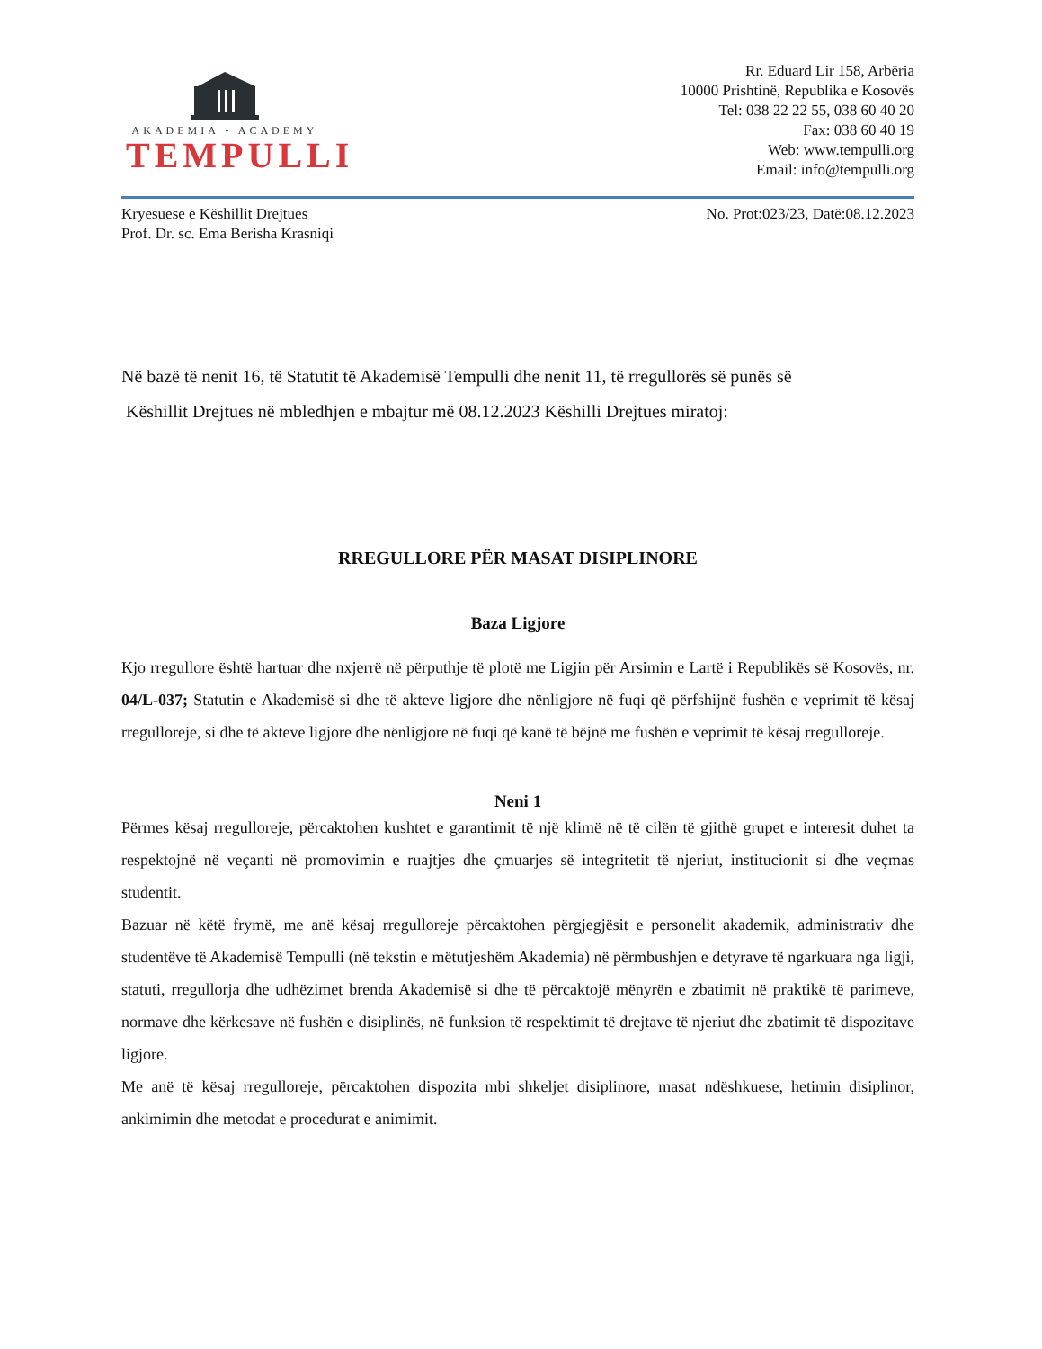AKADEMIA • ACADEMY
TEMPULLI
Rr. Eduard Lir 158, Arbëria
10000 Prishtinë, Republika e Kosovës
Tel: 038 22 22 55, 038 60 40 20
Fax: 038 60 40 19
Web: www.tempulli.org
Email: info@tempulli.org
Kryesuese e Këshillit Drejtues
Prof. Dr. sc. Ema Berisha Krasniqi
No. Prot:023/23, Datë:08.12.2023
Në bazë të nenit 16, të Statutit të Akademisë Tempulli dhe nenit 11, të rregullorës së punës së
Këshillit Drejtues në mbledhjen e mbajtur më 08.12.2023 Këshilli Drejtues miratoj:
RREGULLORE PËR MASAT DISIPLINORE
Baza Ligjore
Kjo rregullore është hartuar dhe nxjerrë në përputhje të plotë me Ligjin për Arsimin e Lartë i Republikës së Kosovës, nr. 04/L-037; Statutin e Akademisë si dhe të akteve ligjore dhe nënligjore në fuqi që përfshijnë fushën e veprimit të kësaj rregulloreje, si dhe të akteve ligjore dhe nënligjore në fuqi që kanë të bëjnë me fushën e veprimit të kësaj rregulloreje.
Neni 1
Përmes kësaj rregulloreje, përcaktohen kushtet e garantimit të një klimë në të cilën të gjithë grupet e interesit duhet ta respektojnë në veçanti në promovimin e ruajtjes dhe çmuarjes së integritetit të njeriut, institucionit si dhe veçmas studentit.
Bazuar në këtë frymë, me anë kësaj rregulloreje përcaktohen përgjegjësit e personelit akademik, administrativ dhe studentëve të Akademisë Tempulli (në tekstin e mëtutjeshëm Akademia) në përmbushjen e detyrave të ngarkuara nga ligji, statuti, rregullorja dhe udhëzimet brenda Akademisë si dhe të përcaktojë mënyrën e zbatimit në praktikë të parimeve, normave dhe kërkesave në fushën e disiplinës, në funksion të respektimit të drejtave të njeriut dhe zbatimit të dispozitave ligjore.
Me anë të kësaj rregulloreje, përcaktohen dispozita mbi shkeljet disiplinore, masat ndëshkuese, hetimin disiplinor, ankimimin dhe metodat e procedurat e animimit.